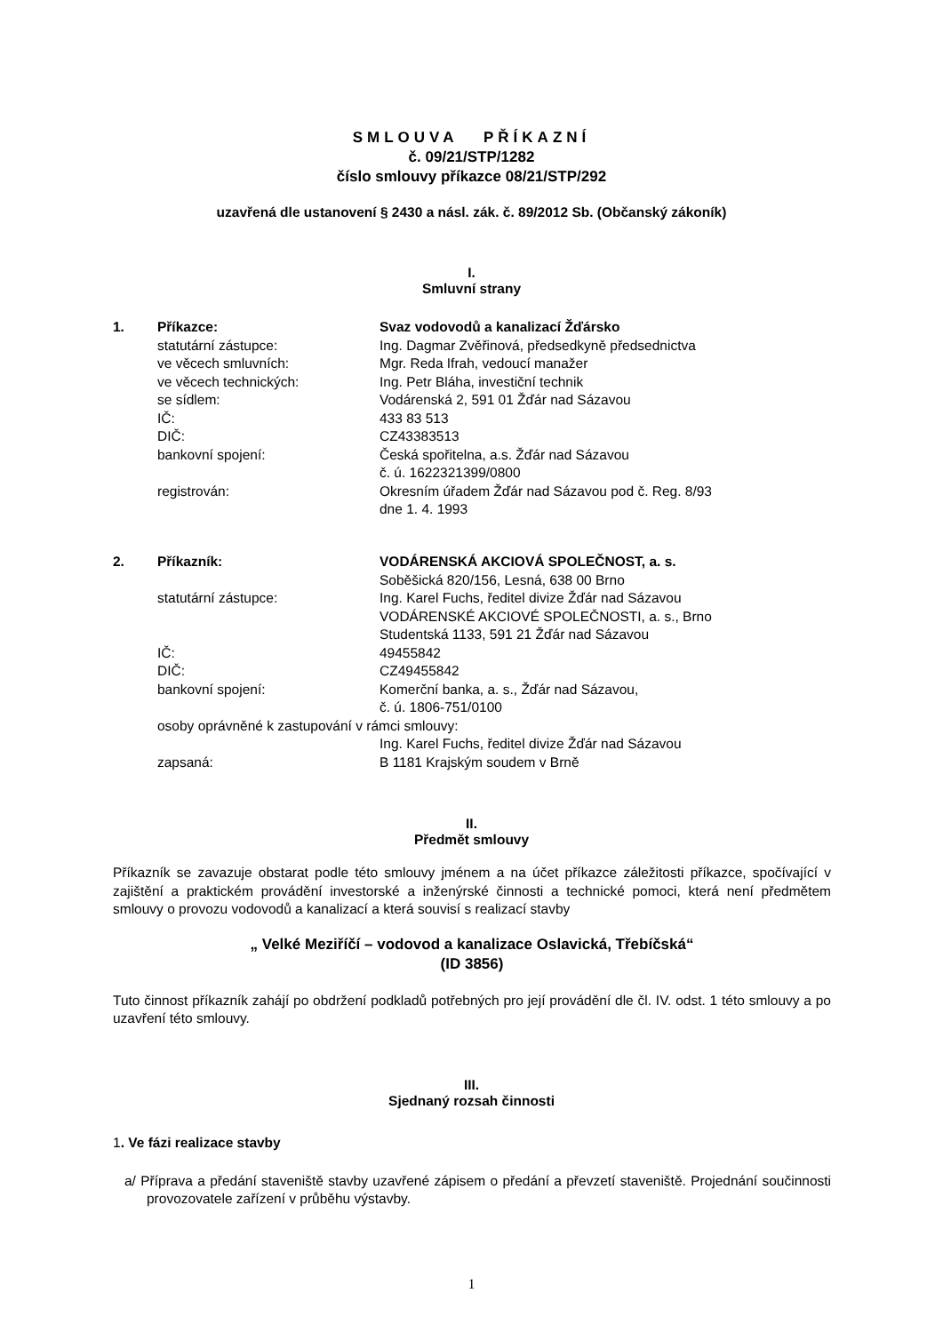SMLOUVA PŘÍKAZNÍ
č. 09/21/STP/1282
číslo smlouvy příkazce 08/21/STP/292
uzavřená dle ustanovení § 2430 a násl. zák. č. 89/2012 Sb. (Občanský zákoník)
I.
Smluvní strany
| 1. | Příkazce: | Svaz vodovodů a kanalizací Žďársko |
| | statutární zástupce: | Ing. Dagmar Zvěřinová, předsedkyně předsednictva |
| | ve věcech smluvních: | Mgr. Reda Ifrah, vedoucí manažer |
| | ve věcech technických: | Ing. Petr Bláha, investiční technik |
| | se sídlem: | Vodárenská 2, 591 01 Žďár nad Sázavou |
| | IČ: | 433 83 513 |
| | DIČ: | CZ43383513 |
| | bankovní spojení: | Česká spořitelna, a.s. Žďár nad Sázavou č. ú. 1622321399/0800 |
| | registrován: | Okresním úřadem Žďár nad Sázavou pod č. Reg. 8/93 dne 1. 4. 1993 |
| 2. | Příkazník: | VODÁRENSKÁ AKCIOVÁ SPOLEČNOST, a. s. |
| | | Soběšická 820/156, Lesná, 638 00 Brno |
| | statutární zástupce: | Ing. Karel Fuchs, ředitel divize Žďár nad Sázavou VODÁRENSKÉ AKCIOVÉ SPOLEČNOSTI, a. s., Brno Studentská 1133, 591 21 Žďár nad Sázavou |
| | IČ: | 49455842 |
| | DIČ: | CZ49455842 |
| | bankovní spojení: | Komerční banka, a. s., Žďár nad Sázavou, č. ú. 1806-751/0100 |
| | osoby oprávněné k zastupování v rámci smlouvy: | |
| | | Ing. Karel Fuchs, ředitel divize Žďár nad Sázavou |
| | zapsaná: | B 1181 Krajským soudem v Brně |
II.
Předmět smlouvy
Příkazník se zavazuje obstarat podle této smlouvy jménem a na účet příkazce záležitosti příkazce, spočívající v zajištění a praktickém provádění investorské a inženýrské činnosti a technické pomoci, která není předmětem smlouvy o provozu vodovodů a kanalizací a která souvisí s realizací stavby
„ Velké Meziříčí – vodovod a kanalizace Oslavická, Třebíčská“
(ID 3856)
Tuto činnost příkazník zahájí po obdržení podkladů potřebných pro její provádění dle čl. IV. odst. 1 této smlouvy a po uzavření této smlouvy.
III.
Sjednaný rozsah činnosti
1. Ve fázi realizace stavby
a/ Příprava a předání staveniště stavby uzavřené zápisem o předání a převzetí staveniště. Projednání součinnosti provozovatele zařízení v průběhu výstavby.
1